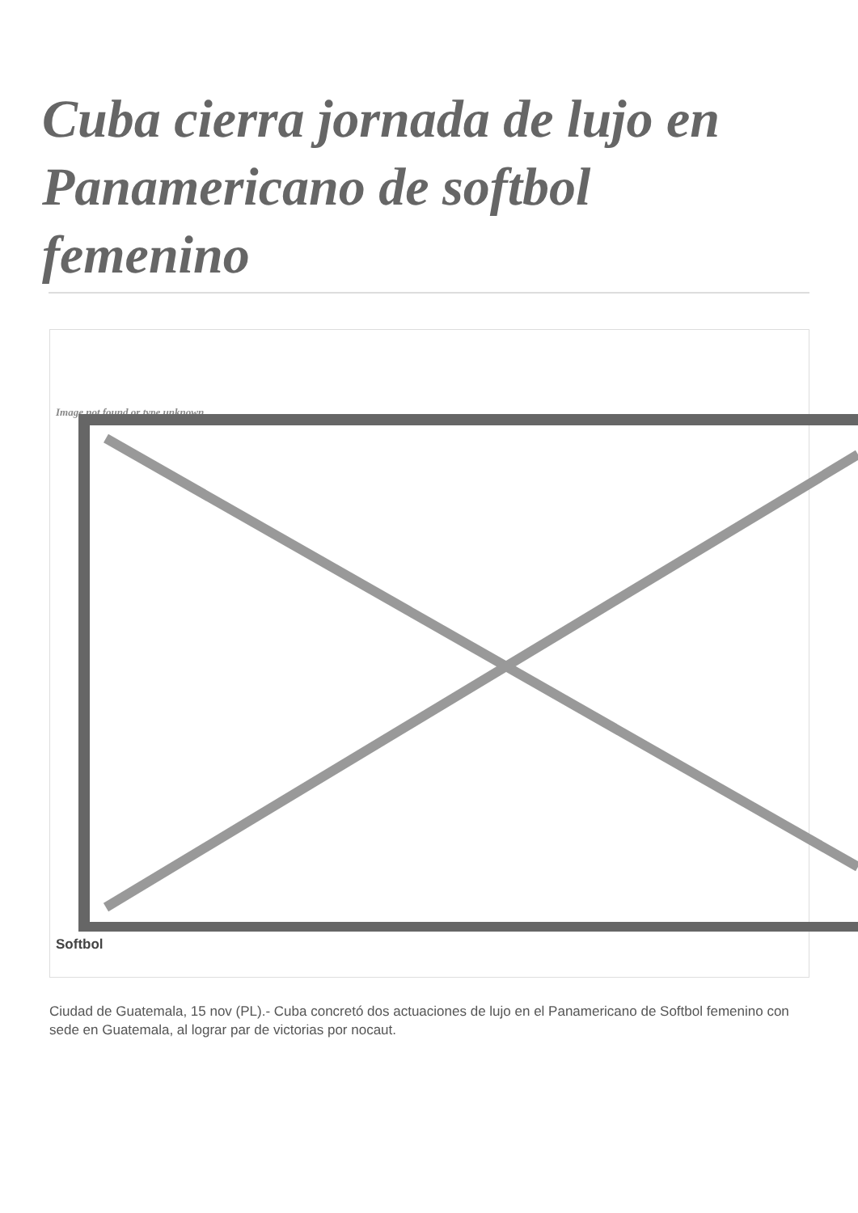Cuba cierra jornada de lujo en Panamericano de softbol femenino
Image not found or type unknown
Softbol
Ciudad de Guatemala, 15 nov (PL).- Cuba concretó dos actuaciones de lujo en el Panamericano de Softbol femenino con sede en Guatemala, al lograr par de victorias por nocaut.